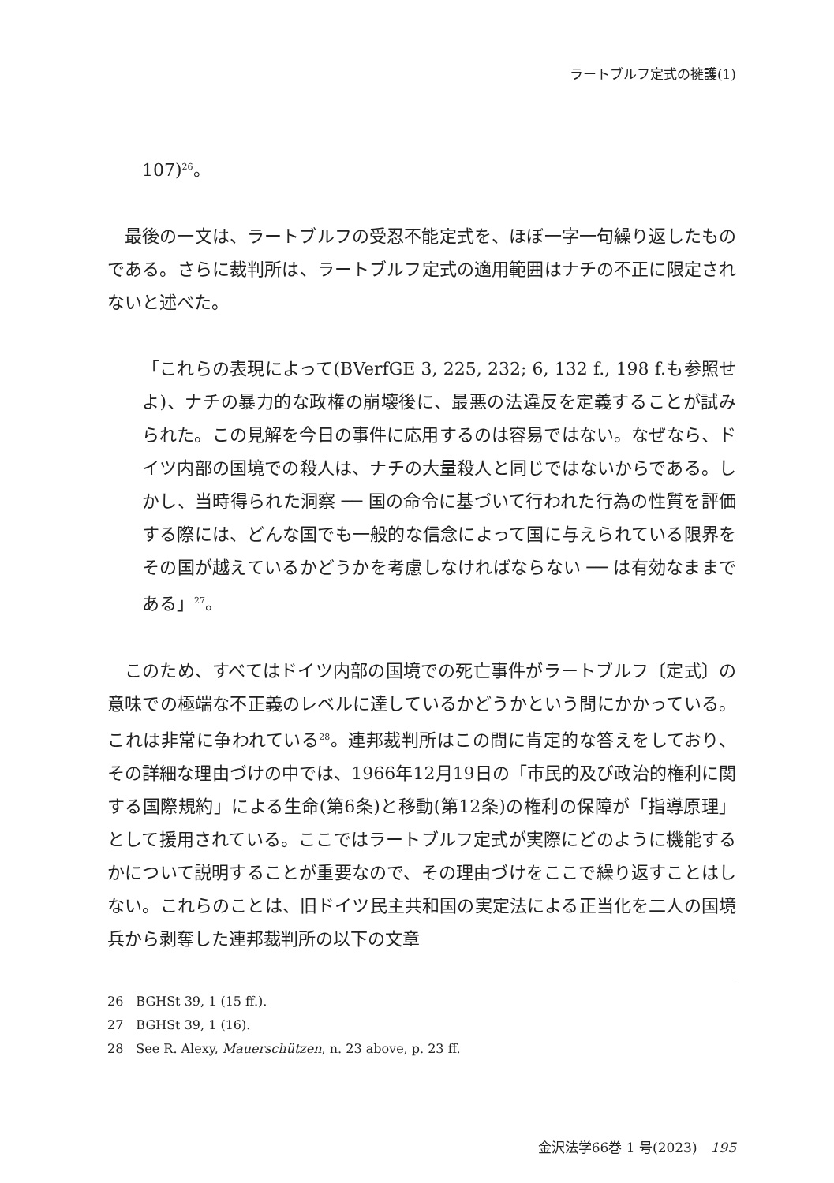ラートブルフ定式の擁護(1)
107)<sup>26</sup>。
最後の一文は、ラートブルフの受忍不能定式を、ほぼ一字一句繰り返したものである。さらに裁判所は、ラートブルフ定式の適用範囲はナチの不正に限定されないと述べた。
「これらの表現によって(BVerfGE 3, 225, 232; 6, 132 f., 198 f.も参照せよ)、ナチの暴力的な政権の崩壊後に、最悪の法違反を定義することが試みられた。この見解を今日の事件に応用するのは容易ではない。なぜなら、ドイツ内部の国境での殺人は、ナチの大量殺人と同じではないからである。しかし、当時得られた洞察 ── 国の命令に基づいて行われた行為の性質を評価する際には、どんな国でも一般的な信念によって国に与えられている限界をその国が越えているかどうかを考慮しなければならない ── は有効なままである」<sup>27</sup>。
このため、すべてはドイツ内部の国境での死亡事件がラートブルフ〔定式〕の意味での極端な不正義のレベルに達しているかどうかという問にかかっている。これは非常に争われている<sup>28</sup>。連邦裁判所はこの問に肯定的な答えをしており、その詳細な理由づけの中では、1966年12月19日の「市民的及び政治的権利に関する国際規約」による生命(第6条)と移動(第12条)の権利の保障が「指導原理」として援用されている。ここではラートブルフ定式が実際にどのように機能するかについて説明することが重要なので、その理由づけをここで繰り返すことはしない。これらのことは、旧ドイツ民主共和国の実定法による正当化を二人の国境兵から剥奪した連邦裁判所の以下の文章
26　BGHSt 39, 1 (15 ff.).
27　BGHSt 39, 1 (16).
28　See R. Alexy, Mauerschützen, n. 23 above, p. 23 ff.
金沢法学66巻 1 号(2023)　195